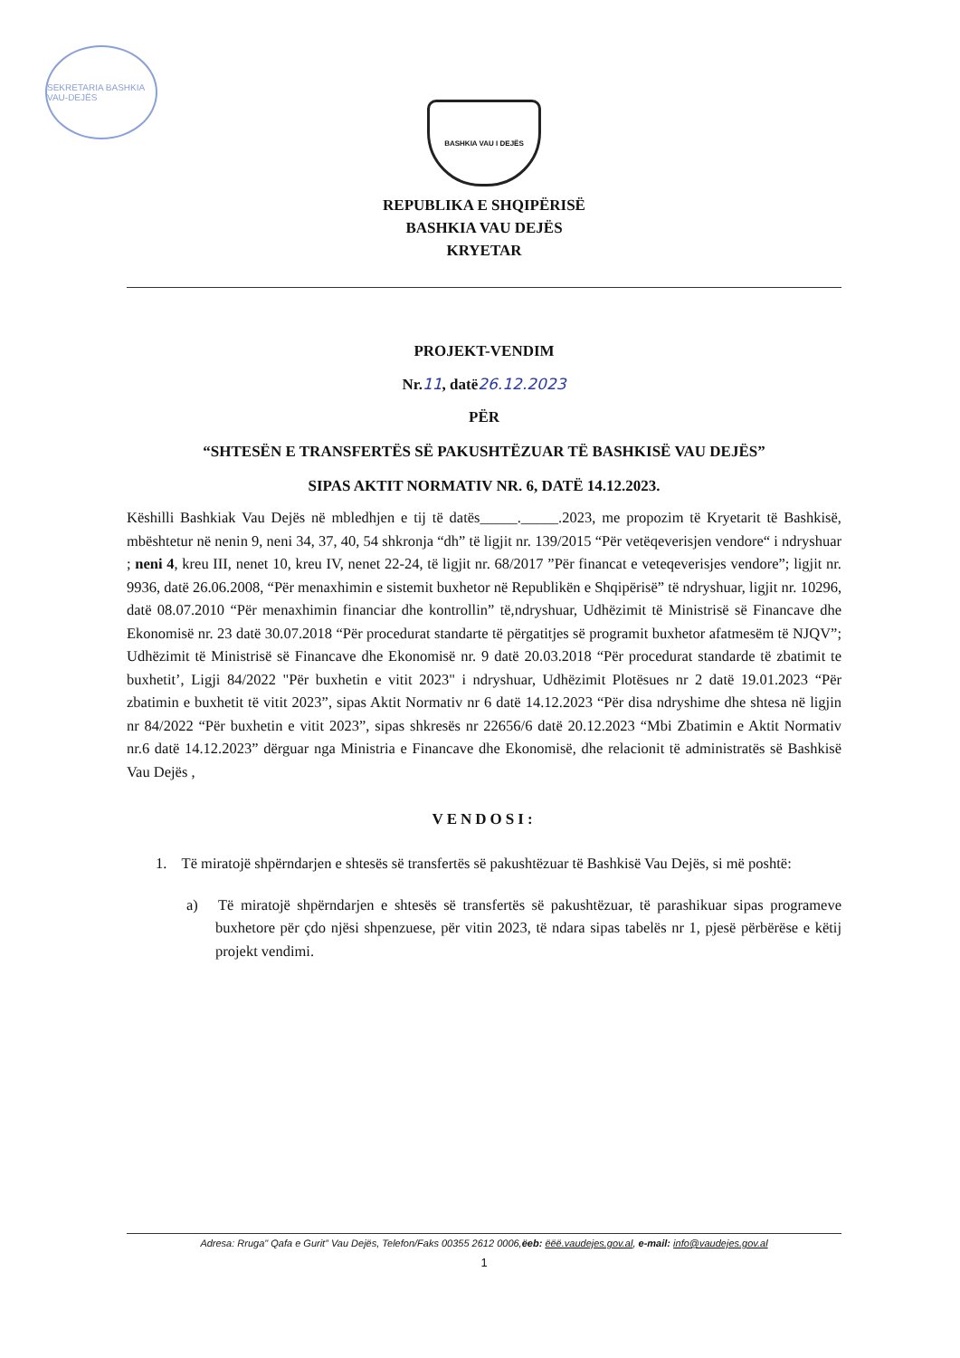SEKRETARIA BASHKIA VAU-DEJËS
BASHKIA VAU I DEJËS
REPUBLIKA E SHQIPËRISË
BASHKIA VAU DEJËS
KRYETAR
PROJEKT-VENDIM
Nr.11, datë26.12.2023
PËR
“SHTESËN E TRANSFERTËS SË PAKUSHTËZUAR TË BASHKISË VAU DEJËS”
SIPAS AKTIT NORMATIV NR. 6, DATË 14.12.2023.
Këshilli Bashkiak Vau Dejës në mbledhjen e tij të datës_____._____.2023, me propozim të Kryetarit të Bashkisë, mbështetur në nenin 9, neni 34, 37, 40, 54 shkronja “dh” të ligjit nr. 139/2015 “Për vetëqeverisjen vendore“ i ndryshuar ; neni 4, kreu III, nenet 10, kreu IV, nenet 22-24, të ligjit nr. 68/2017 ”Për financat e veteqeverisjes vendore”; ligjit nr. 9936, datë 26.06.2008, “Për menaxhimin e sistemit buxhetor në Republikën e Shqipërisë” të ndryshuar, ligjit nr. 10296, datë 08.07.2010 “Për menaxhimin financiar dhe kontrollin” të,ndryshuar, Udhëzimit të Ministrisë së Financave dhe Ekonomisë nr. 23 datë 30.07.2018 “Për procedurat standarte të përgatitjes së programit buxhetor afatmesëm të NJQV”; Udhëzimit të Ministrisë së Financave dhe Ekonomisë nr. 9 datë 20.03.2018 “Për procedurat standarde të zbatimit te buxhetit’, Ligji 84/2022 "Për buxhetin e vitit 2023" i ndryshuar, Udhëzimit Plotësues nr 2 datë 19.01.2023 “Për zbatimin e buxhetit të vitit 2023”, sipas Aktit Normativ nr 6 datë 14.12.2023 “Për disa ndryshime dhe shtesa në ligjin nr 84/2022 “Për buxhetin e vitit 2023”, sipas shkresës nr 22656/6 datë 20.12.2023 “Mbi Zbatimin e Aktit Normativ nr.6 datë 14.12.2023” dërguar nga Ministria e Financave dhe Ekonomisë, dhe relacionit të administratës së Bashkisë Vau Dejës ,
VENDOSI:
1. Të miratojë shpërndarjen e shtesës së transfertës së pakushtëzuar të Bashkisë Vau Dejës, si më poshtë:
a) Të miratojë shpërndarjen e shtesës së transfertës së pakushtëzuar, të parashikuar sipas programeve buxhetore për çdo njësi shpenzuese, për vitin 2023, të ndara sipas tabelës nr 1, pjesë përbërëse e këtij projekt vendimi.
Adresa: Rruga" Qafa e Gurit” Vau Dejës, Telefon/Faks 00355 2612 0006,ëeb: ëëë.vaudejes.gov.al, e-mail: info@vaudejes.gov.al
1